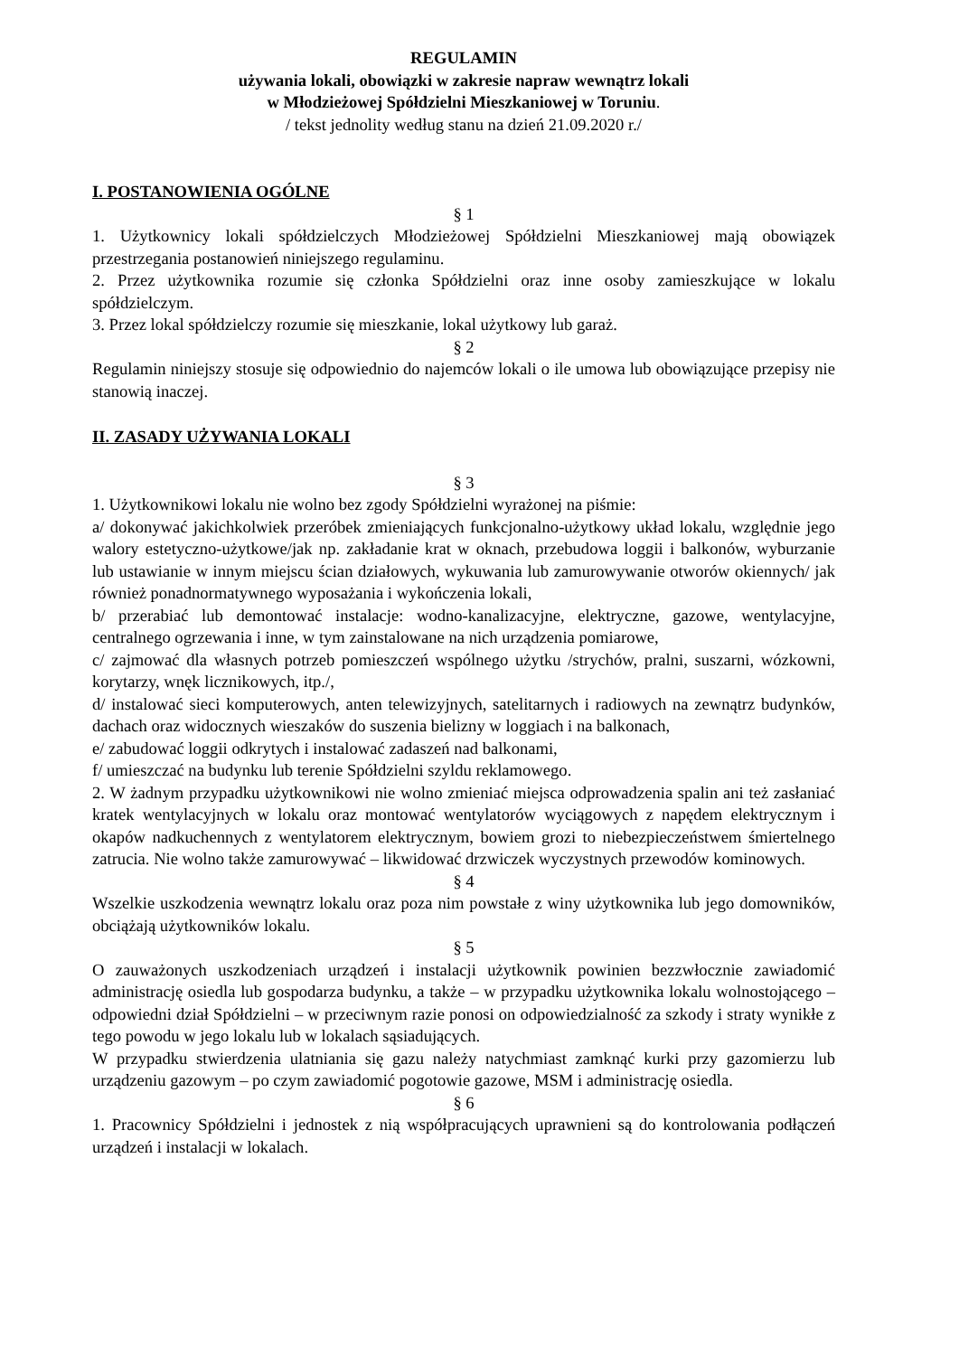REGULAMIN
używania lokali, obowiązki w zakresie napraw wewnątrz lokali
w Młodzieżowej Spółdzielni Mieszkaniowej w Toruniu.
/ tekst jednolity według stanu na dzień 21.09.2020 r./
I. POSTANOWIENIA OGÓLNE
§ 1
1. Użytkownicy lokali spółdzielczych Młodzieżowej Spółdzielni Mieszkaniowej mają obowiązek przestrzegania postanowień niniejszego regulaminu.
2. Przez użytkownika rozumie się członka Spółdzielni oraz inne osoby zamieszkujące w lokalu spółdzielczym.
3. Przez lokal spółdzielczy rozumie się mieszkanie, lokal użytkowy lub garaż.
§ 2
Regulamin niniejszy stosuje się odpowiednio do najemców lokali o ile umowa lub obowiązujące przepisy nie stanowią inaczej.
II. ZASADY UŻYWANIA LOKALI
§ 3
1. Użytkownikowi lokalu nie wolno bez zgody Spółdzielni wyrażonej na piśmie:
a/ dokonywać jakichkolwiek przeróbek zmieniających funkcjonalno-użytkowy układ lokalu, względnie jego walory estetyczno-użytkowe/jak np. zakładanie krat w oknach, przebudowa loggii i balkonów, wyburzanie lub ustawianie w innym miejscu ścian działowych, wykuwania lub zamurowywanie otworów okiennych/ jak również ponadnormatywnego wyposażania i wykończenia lokali,
b/ przerabiać lub demontować instalacje: wodno-kanalizacyjne, elektryczne, gazowe, wentylacyjne, centralnego ogrzewania i inne, w tym zainstalowane na nich urządzenia pomiarowe,
c/ zajmować dla własnych potrzeb pomieszczeń wspólnego użytku /strychów, pralni, suszarni, wózkowni, korytarzy, wnęk licznikowych, itp./,
d/ instalować sieci komputerowych, anten telewizyjnych, satelitarnych i radiowych na zewnątrz budynków, dachach oraz widocznych wieszaków do suszenia bielizny w loggiach i na balkonach,
e/ zabudować loggii odkrytych i instalować zadaszeń nad balkonami,
f/ umieszczać na budynku lub terenie Spółdzielni szyldu reklamowego.
2. W żadnym przypadku użytkownikowi nie wolno zmieniać miejsca odprowadzenia spalin ani też zasłaniać kratek wentylacyjnych w lokalu oraz montować wentylatorów wyciągowych z napędem elektrycznym i okapów nadkuchennych z wentylatorem elektrycznym, bowiem grozi to niebezpieczeństwem śmiertelnego zatrucia. Nie wolno także zamurowywać – likwidować drzwiczek wyczystnych przewodów kominowych.
§ 4
Wszelkie uszkodzenia wewnątrz lokalu oraz poza nim powstałe z winy użytkownika lub jego domowników, obciążają użytkowników lokalu.
§ 5
O zauważonych uszkodzeniach urządzeń i instalacji użytkownik powinien bezzwłocznie zawiadomić administrację osiedla lub gospodarza budynku, a także – w przypadku użytkownika lokalu wolnostojącego – odpowiedni dział Spółdzielni – w przeciwnym razie ponosi on odpowiedzialność za szkody i straty wynikłe z tego powodu w jego lokalu lub w lokalach sąsiadujących.
W przypadku stwierdzenia ulatniania się gazu należy natychmiast zamknąć kurki przy gazomierzu lub urządzeniu gazowym – po czym zawiadomić pogotowie gazowe, MSM i administrację osiedla.
§ 6
1. Pracownicy Spółdzielni i jednostek z nią współpracujących uprawnieni są do kontrolowania podłączeń urządzeń i instalacji w lokalach.